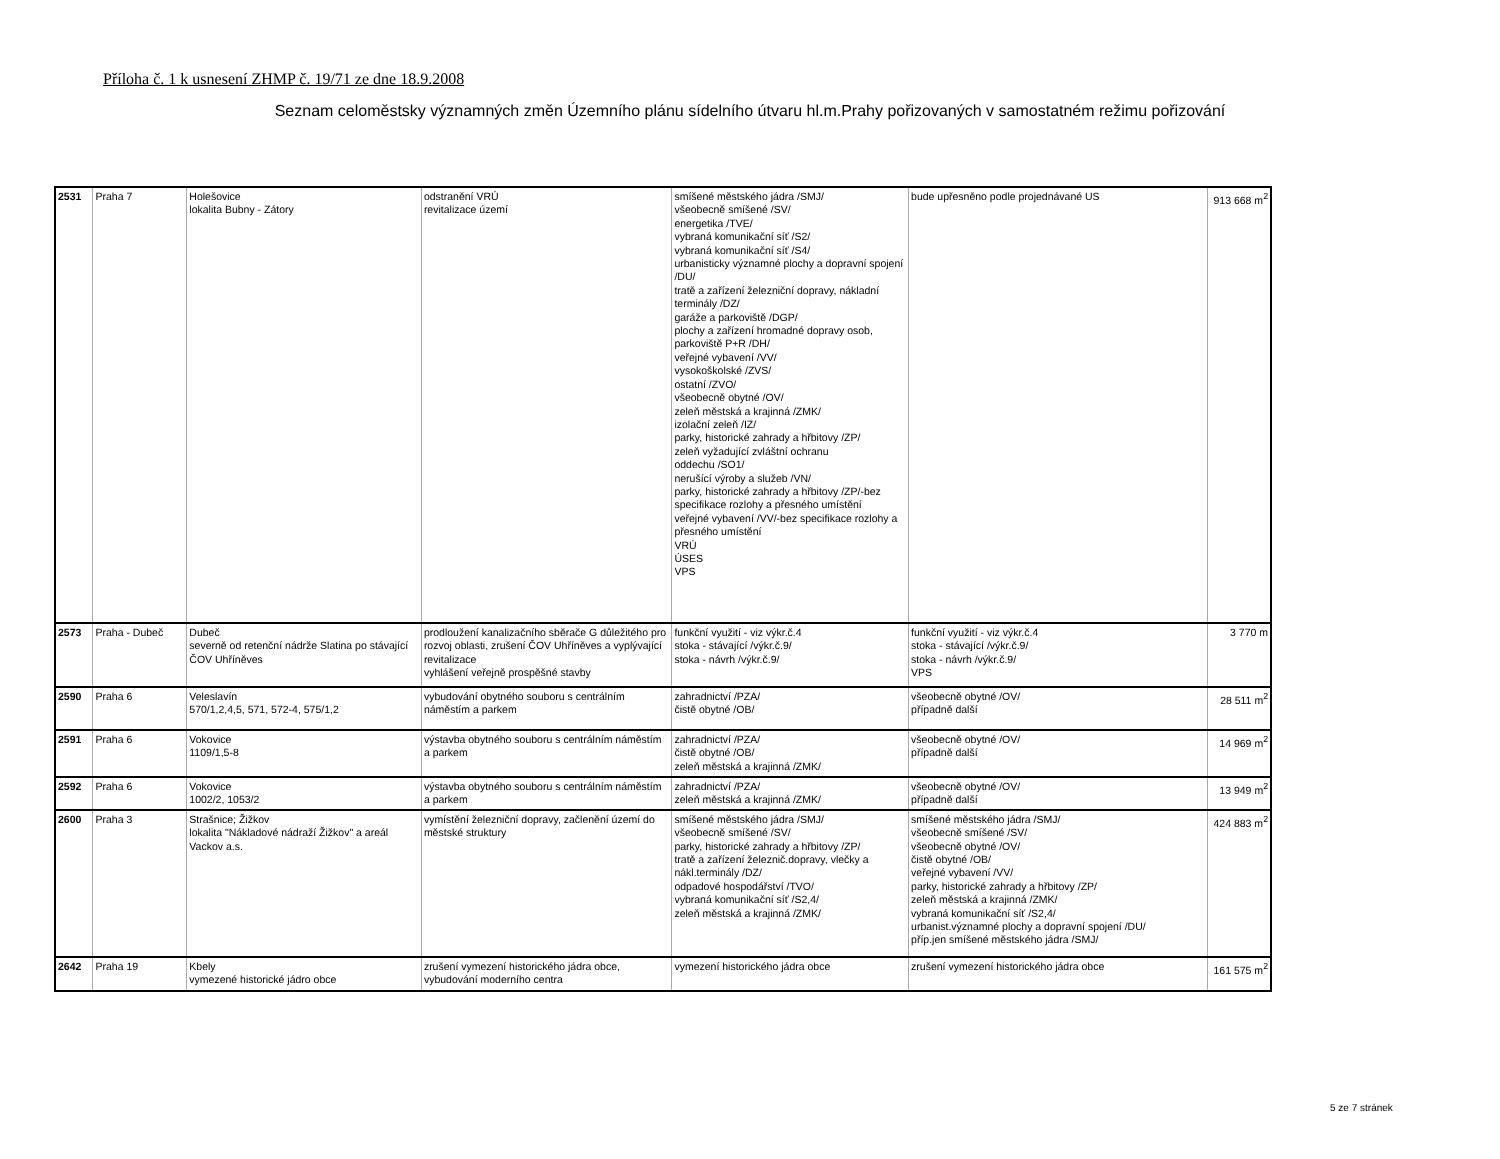Příloha č. 1 k usnesení ZHMP č. 19/71 ze dne 18.9.2008
Seznam celoměstsky významných změn Územního plánu sídelního útvaru hl.m.Prahy pořizovaných v samostatném režimu pořizování
| 2531 | Praha 7 | Holešovice lokalita Bubny - Zátory | odstranění VRÚ revitalizace území | smíšené městského jádra /SMJ/ všeobecně smíšené /SV/ energetika /TVE/ vybraná komunikační síť /S2/ vybraná komunikační síť /S4/ urbanisticky významné plochy a dopravní spojení /DU/ tratě a zařízení železniční dopravy, nákladní terminály /DZ/ garáže a parkoviště /DGP/ plochy a zařízení hromadné dopravy osob, parkoviště P+R /DH/ veřejné vybavení /VV/ vysokoškolské /ZVS/ ostatní /ZVO/ všeobecně obytné /OV/ zeleň městská a krajinná /ZMK/ izolační zeleň /IZ/ parky, historické zahrady a hřbitovy /ZP/ zeleň vyžadující zvláštní ochranu oddechu /SO1/ nerušící výroby a služeb /VN/ parky, historické zahrady a hřbitovy /ZP/-bez specifikace rozlohy a přesného umístění veřejné vybavení /VV/-bez specifikace rozlohy a přesného umístění VRÚ ÚSES VPS | bude upřesněno podle projednávané US | 913 668 m<sup>2</sup> |
| 2573 | Praha - Dubeč | Dubeč severně od retenční nádrže Slatina po stávající ČOV Uhříněves | prodloužení kanalizačního sběrače G důležitého pro rozvoj oblasti, zrušení ČOV Uhříněves a vyplývající revitalizace vyhlášení veřejně prospěšné stavby | funkční využití - viz výkr.č.4 stoka - stávající /výkr.č.9/ stoka - návrh /výkr.č.9/ | funkční využití - viz výkr.č.4 stoka - stávající /výkr.č.9/ stoka - návrh /výkr.č.9/ VPS | 3 770 m |
| 2590 | Praha 6 | Veleslavín 570/1,2,4,5, 571, 572-4, 575/1,2 | vybudování obytného souboru s centrálním náměstím a parkem | zahradnictví /PZA/ čistě obytné /OB/ | všeobecně obytné /OV/ případně další | 28 511 m<sup>2</sup> |
| 2591 | Praha 6 | Vokovice 1109/1,5-8 | výstavba obytného souboru s centrálním náměstím a parkem | zahradnictví /PZA/ čistě obytné /OB/ zeleň městská a krajinná /ZMK/ | všeobecně obytné /OV/ případně další | 14 969 m<sup>2</sup> |
| 2592 | Praha 6 | Vokovice 1002/2, 1053/2 | výstavba obytného souboru s centrálním náměstím a parkem | zahradnictví /PZA/ zeleň městská a krajinná /ZMK/ | všeobecně obytné /OV/ případně další | 13 949 m<sup>2</sup> |
| 2600 | Praha 3 | Strašnice; Žižkov lokalita "Nákladové nádraží Žižkov" a areál Vackov a.s. | vymístění železniční dopravy, začlenění území do městské struktury | smíšené městského jádra /SMJ/ všeobecně smíšené /SV/ parky, historické zahrady a hřbitovy /ZP/ tratě a zařízení železnič.dopravy, vlečky a nákl.terminály /DZ/ odpadové hospodářství /TVO/ vybraná komunikační síť /S2,4/ zeleň městská a krajinná /ZMK/ | smíšené městského jádra /SMJ/ všeobecně smíšené /SV/ všeobecně obytné /OV/ čistě obytné /OB/ veřejné vybavení /VV/ parky, historické zahrady a hřbitovy /ZP/ zeleň městská a krajinná /ZMK/ vybraná komunikační síť /S2,4/ urbanist.významné plochy a dopravní spojení /DU/ příp.jen smíšené městského jádra /SMJ/ | 424 883 m<sup>2</sup> |
| 2642 | Praha 19 | Kbely vymezené historické jádro obce | zrušení vymezení historického jádra obce, vybudování moderního centra | vymezení historického jádra obce | zrušení vymezení historického jádra obce | 161 575 m<sup>2</sup> |
5 ze 7 stránek